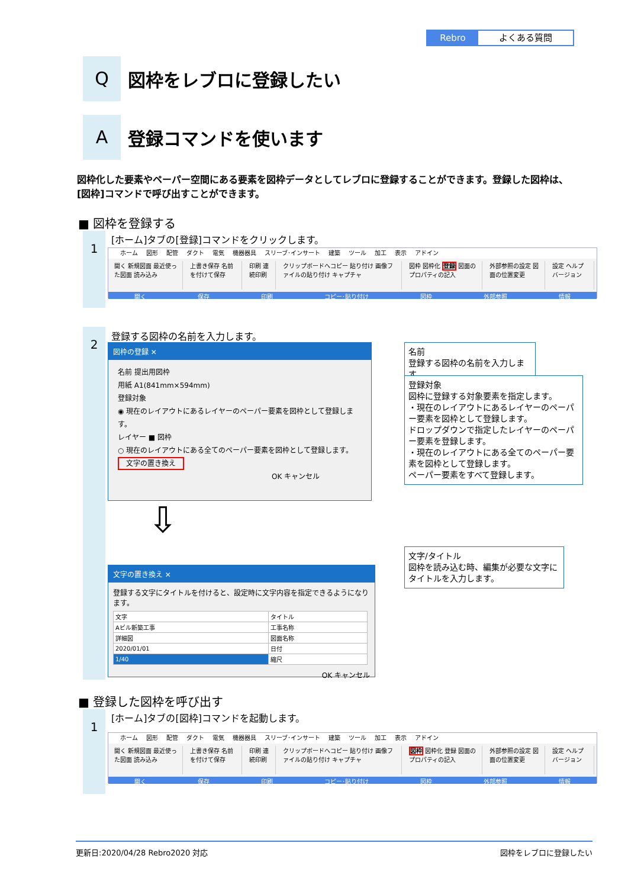Rebro よくある質問
Q
図枠をレブロに登録したい
A
登録コマンドを使います
図枠化した要素やペーパー空間にある要素を図枠データとしてレブロに登録することができます。登録した図枠は、[図枠]コマンドで呼び出すことができます。
■ 図枠を登録する
1
[ホーム]タブの[登録]コマンドをクリックします。
ホーム 図形 配管 ダクト 電気 機器器具 スリーブ･インサート 建築 ツール 加工 表示 アドイン
開く 新規図面 最近使った図面 読み込み
上書き保存 名前を付けて保存 印刷 連続印刷 クリップボードへコピー 貼り付け 画像ファイルの貼り付け キャプチャ
図枠 図枠化 登録 図面のプロパティの記入
外部参照の設定 図面の位置変更 設定 ヘルプ バージョン
開く 保存 印刷 コピー･貼り付け 図枠 外部参照 情報
2 登録する図枠の名前を入力します。
図枠の登録 ✕
名前 提出用図枠
用紙 A1(841mm×594mm)
登録対象
◉ 現在のレイアウトにあるレイヤーのペーパー要素を図枠として登録します。
レイヤー ■ 図枠
○ 現在のレイアウトにある全てのペーパー要素を図枠として登録します。
文字の置き換え
OK キャンセル
名前
登録する図枠の名前を入力します。
登録対象
図枠に登録する対象要素を指定します。
・現在のレイアウトにあるレイヤーのペーパー要素を図枠として登録します。
ドロップダウンで指定したレイヤーのペーパー要素を登録します。
・現在のレイアウトにある全てのペーパー要素を図枠として登録します。
ペーパー要素をすべて登録します。
⇩
文字の置き換え ✕
登録する文字にタイトルを付けると、設定時に文字内容を指定できるようになります。
| 文字 | タイトル |
| --- | --- |
| Aビル新築工事 | 工事名称 |
| 詳細図 | 図面名称 |
| 2020/01/01 | 日付 |
| 1/40 | 縮尺 |
OK キャンセル
文字/タイトル
図枠を読み込む時、編集が必要な文字にタイトルを入力します。
■ 登録した図枠を呼び出す
1
[ホーム]タブの[図枠]コマンドを起動します。
ホーム 図形 配管 ダクト 電気 機器器具 スリーブ･インサート 建築 ツール 加工 表示 アドイン
開く 新規図面 最近使った図面 読み込み
上書き保存 名前を付けて保存 印刷 連続印刷 クリップボードへコピー 貼り付け 画像ファイルの貼り付け キャプチャ
図枠 図枠化 登録 図面のプロパティの記入
外部参照の設定 図面の位置変更 設定 ヘルプ バージョン
開く 保存 印刷 コピー･貼り付け 図枠 外部参照 情報
更新日:2020/04/28 Rebro2020 対応 図枠をレブロに登録したい